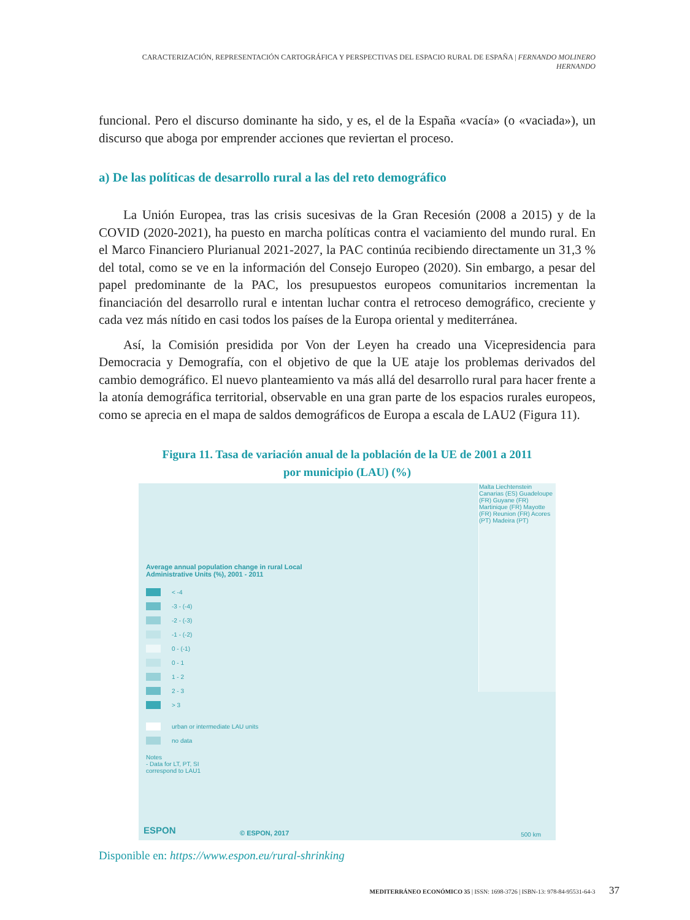CARACTERIZACIÓN, REPRESENTACIÓN CARTOGRÁFICA Y PERSPECTIVAS DEL ESPACIO RURAL DE ESPAÑA | FERNANDO MOLINERO HERNANDO
funcional. Pero el discurso dominante ha sido, y es, el de la España «vacía» (o «vaciada»), un discurso que aboga por emprender acciones que reviertan el proceso.
a) De las políticas de desarrollo rural a las del reto demográfico
La Unión Europea, tras las crisis sucesivas de la Gran Recesión (2008 a 2015) y de la COVID (2020-2021), ha puesto en marcha políticas contra el vaciamiento del mundo rural. En el Marco Financiero Plurianual 2021-2027, la PAC continúa recibiendo directamente un 31,3 % del total, como se ve en la información del Consejo Europeo (2020). Sin embargo, a pesar del papel predominante de la PAC, los presupuestos europeos comunitarios incrementan la financiación del desarrollo rural e intentan luchar contra el retroceso demográfico, creciente y cada vez más nítido en casi todos los países de la Europa oriental y mediterránea.
Así, la Comisión presidida por Von der Leyen ha creado una Vicepresidencia para Democracia y Demografía, con el objetivo de que la UE ataje los problemas derivados del cambio demográfico. El nuevo planteamiento va más allá del desarrollo rural para hacer frente a la atonía demográfica territorial, observable en una gran parte de los espacios rurales europeos, como se aprecia en el mapa de saldos demográficos de Europa a escala de LAU2 (Figura 11).
Figura 11. Tasa de variación anual de la población de la UE de 2001 a 2011
por municipio (LAU) (%)
Malta Liechtenstein Canarias (ES) Guadeloupe (FR) Guyane (FR) Martinique (FR) Mayotte (FR) Reunion (FR) Acores (PT) Madeira (PT)
Average annual population change in rural Local Administrative Units (%), 2001 - 2011
< -4
-3 - (-4)
-2 - (-3)
-1 - (-2)
0 - (-1)
0 - 1
1 - 2
2 - 3
> 3
urban or intermediate LAU units
no data
Notes
- Data for LT, PT, SI
correspond to LAU1
ESPON © ESPON, 2017 500 km
Disponible en: https://www.espon.eu/rural-shrinking
MEDITERRÁNEO ECONÓMICO 35 | ISSN: 1698-3726 | ISBN-13: 978-84-95531-64-3 37